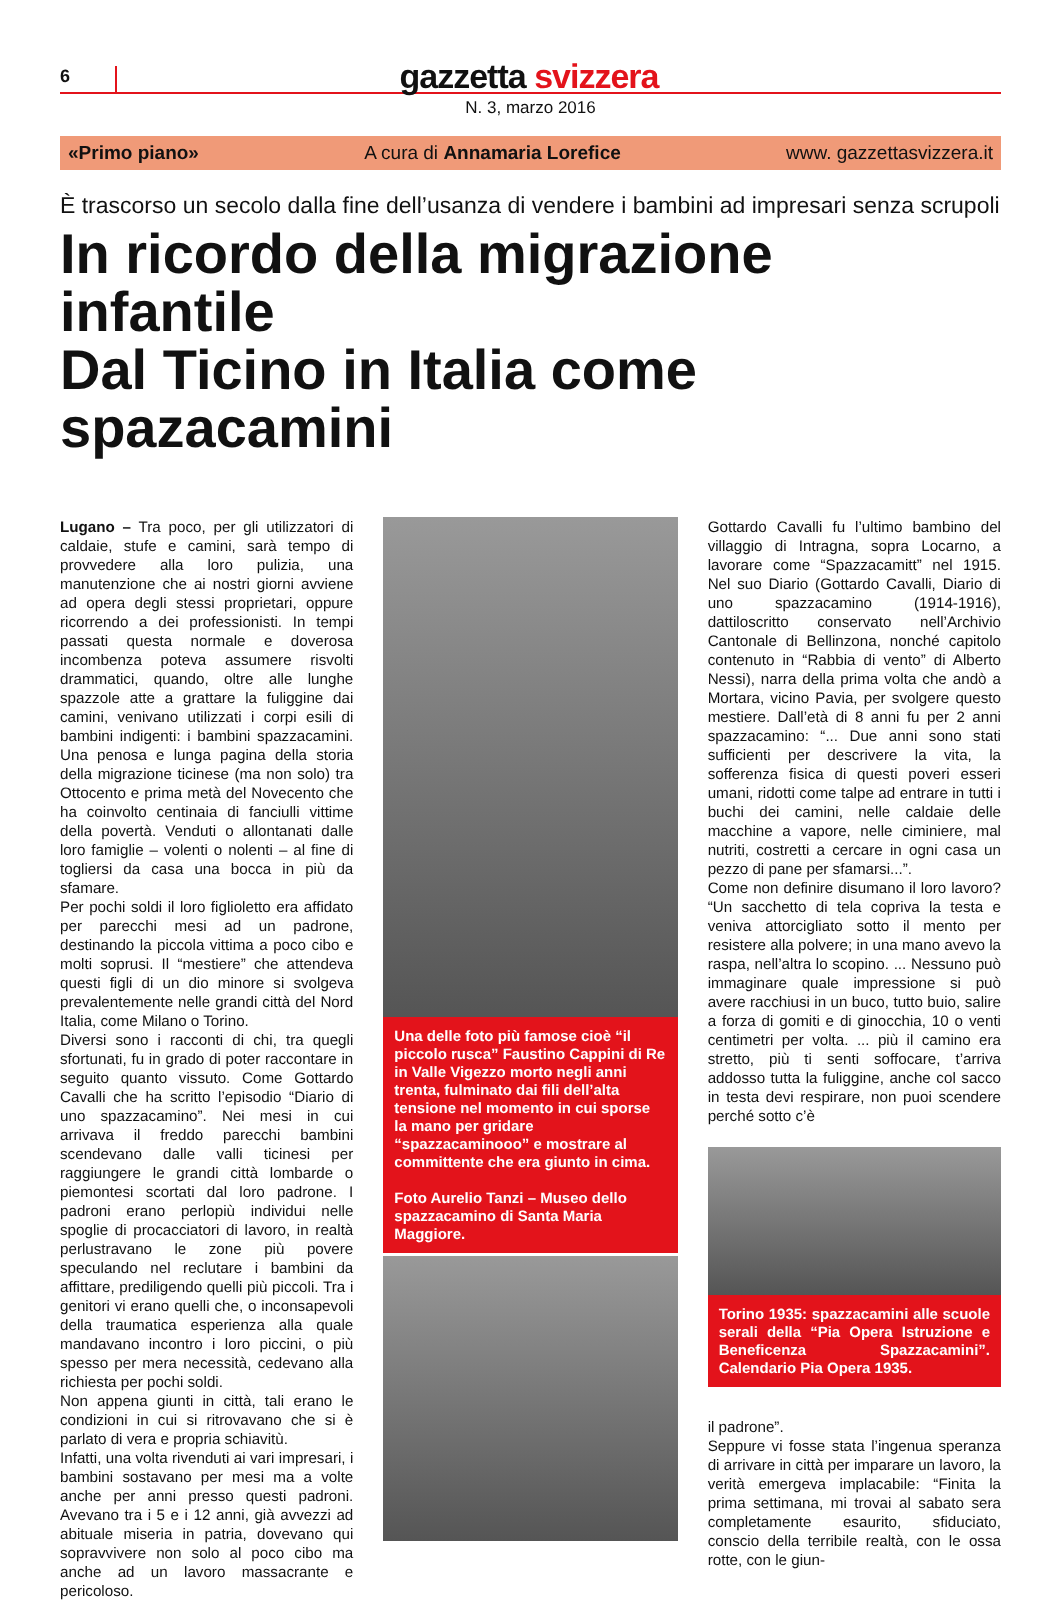6
gazzetta svizzera
N. 3, marzo 2016
«Primo piano» A cura di Annamaria Lorefice www. gazzettasvizzera.it
È trascorso un secolo dalla fine dell’usanza di vendere i bambini ad impresari senza scrupoli
In ricordo della migrazione infantile
Dal Ticino in Italia come spazacamini
Lugano – Tra poco, per gli utilizzatori di caldaie, stufe e camini, sarà tempo di provvedere alla loro pulizia, una manutenzione che ai nostri giorni avviene ad opera degli stessi proprietari, oppure ricorrendo a dei professionisti. In tempi passati questa normale e doverosa incombenza poteva assumere risvolti drammatici, quando, oltre alle lunghe spazzole atte a grattare la fuliggine dai camini, venivano utilizzati i corpi esili di bambini indigenti: i bambini spazzacamini. Una penosa e lunga pagina della storia della migrazione ticinese (ma non solo) tra Ottocento e prima metà del Novecento che ha coinvolto centinaia di fanciulli vittime della povertà. Venduti o allontanati dalle loro famiglie – volenti o nolenti – al fine di togliersi da casa una bocca in più da sfamare.
Per pochi soldi il loro figlioletto era affidato per parecchi mesi ad un padrone, destinando la piccola vittima a poco cibo e molti soprusi. Il “mestiere” che attendeva questi figli di un dio minore si svolgeva prevalentemente nelle grandi città del Nord Italia, come Milano o Torino.
Diversi sono i racconti di chi, tra quegli sfortunati, fu in grado di poter raccontare in seguito quanto vissuto. Come Gottardo Cavalli che ha scritto l’episodio “Diario di uno spazzacamino”. Nei mesi in cui arrivava il freddo parecchi bambini scendevano dalle valli ticinesi per raggiungere le grandi città lombarde o piemontesi scortati dal loro padrone. I padroni erano perlopiù individui nelle spoglie di procacciatori di lavoro, in realtà perlustravano le zone più povere speculando nel reclutare i bambini da affittare, prediligendo quelli più piccoli. Tra i genitori vi erano quelli che, o inconsapevoli della traumatica esperienza alla quale mandavano incontro i loro piccini, o più spesso per mera necessità, cedevano alla richiesta per pochi soldi.
Non appena giunti in città, tali erano le condizioni in cui si ritrovavano che si è parlato di vera e propria schiavitù.
Infatti, una volta rivenduti ai vari impresari, i bambini sostavano per mesi ma a volte anche per anni presso questi padroni. Avevano tra i 5 e i 12 anni, già avvezzi ad abituale miseria in patria, dovevano qui sopravvivere non solo al poco cibo ma anche ad un lavoro massacrante e pericoloso.
Una delle foto più famose cioè “il piccolo rusca” Faustino Cappini di Re in Valle Vigezzo morto negli anni trenta, fulminato dai fili dell’alta tensione nel momento in cui sporse la mano per gridare “spazzacaminooo” e mostrare al committente che era giunto in cima.
Foto Aurelio Tanzi – Museo dello spazzacamino di Santa Maria Maggiore.
Gottardo Cavalli fu l’ultimo bambino del villaggio di Intragna, sopra Locarno, a lavorare come “Spazzacamitt” nel 1915. Nel suo Diario (Gottardo Cavalli, Diario di uno spazzacamino (1914-1916), dattiloscritto conservato nell’Archivio Cantonale di Bellinzona, nonché capitolo contenuto in “Rabbia di vento” di Alberto Nessi), narra della prima volta che andò a Mortara, vicino Pavia, per svolgere questo mestiere. Dall’età di 8 anni fu per 2 anni spazzacamino: “... Due anni sono stati sufficienti per descrivere la vita, la sofferenza fisica di questi poveri esseri umani, ridotti come talpe ad entrare in tutti i buchi dei camini, nelle caldaie delle macchine a vapore, nelle ciminiere, mal nutriti, costretti a cercare in ogni casa un pezzo di pane per sfamarsi...”.
Come non definire disumano il loro lavoro? “Un sacchetto di tela copriva la testa e veniva attorcigliato sotto il mento per resistere alla polvere; in una mano avevo la raspa, nell’altra lo scopino. ... Nessuno può immaginare quale impressione si può avere racchiusi in un buco, tutto buio, salire a forza di gomiti e di ginocchia, 10 o venti centimetri per volta. ... più il camino era stretto, più ti senti soffocare, t’arriva addosso tutta la fuliggine, anche col sacco in testa devi respirare, non puoi scendere perché sotto c’è
Torino 1935: spazzacamini alle scuole serali della “Pia Opera Istruzione e Beneficenza Spazzacamini”. Calendario Pia Opera 1935.
il padrone”.
Seppure vi fosse stata l’ingenua speranza di arrivare in città per imparare un lavoro, la verità emergeva implacabile: “Finita la prima settimana, mi trovai al sabato sera completamente esaurito, sfiduciato, conscio della terribile realtà, con le ossa rotte, con le giun-